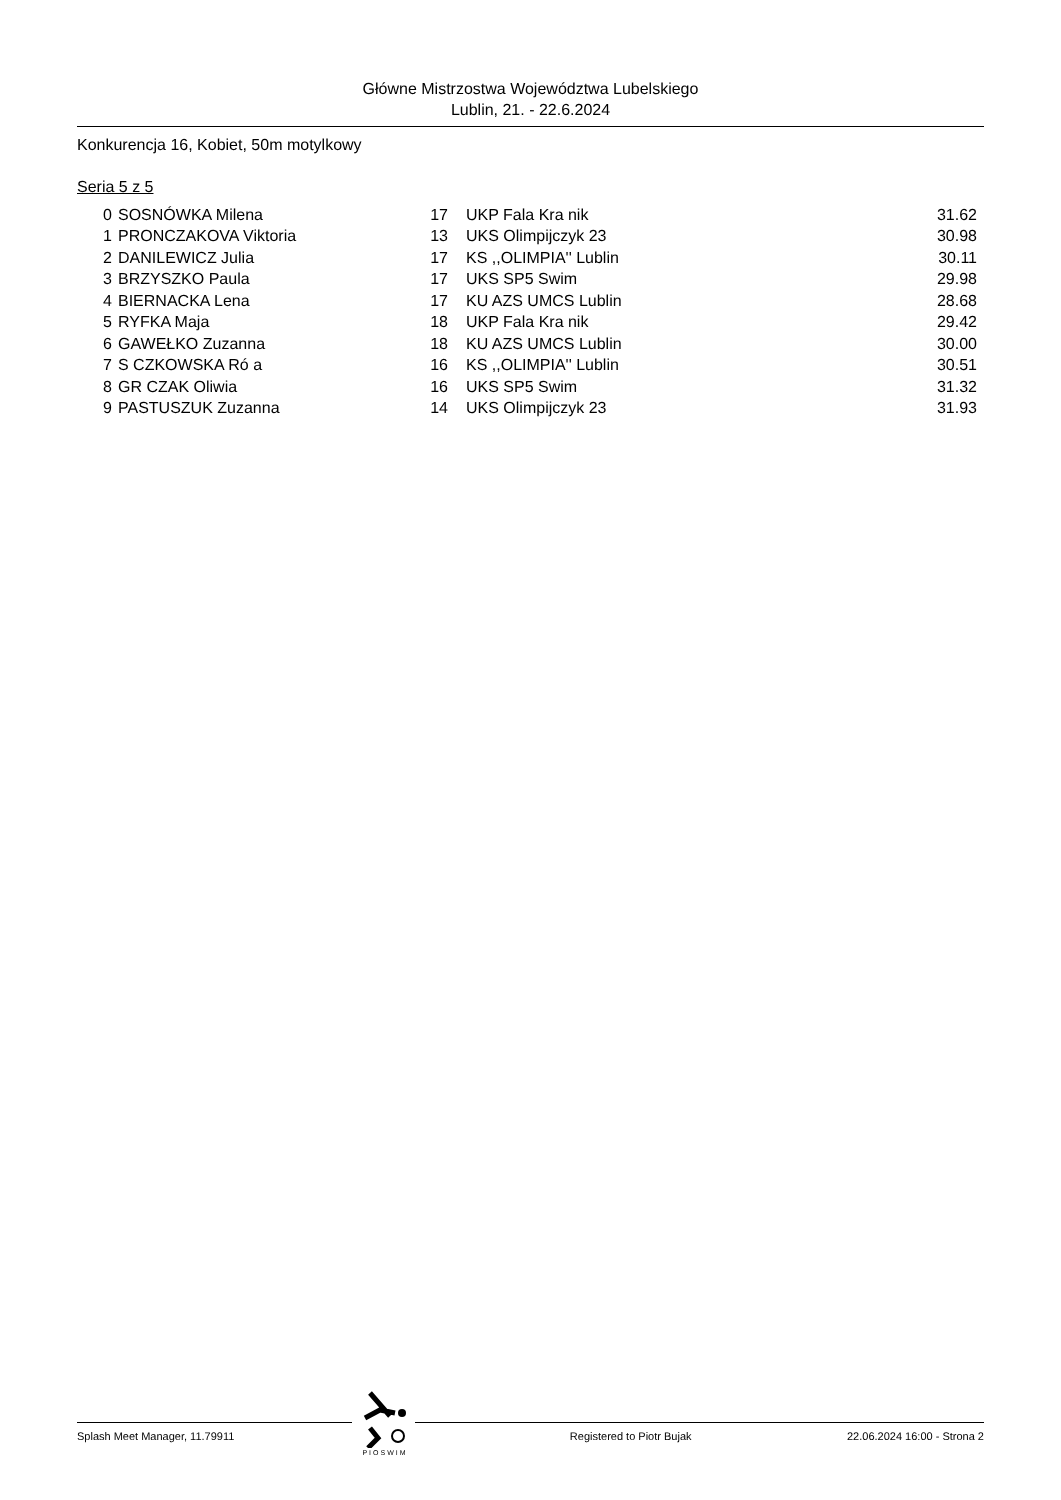Główne Mistrzostwa Województwa Lubelskiego
Lublin, 21. - 22.6.2024
Konkurencja 16, Kobiet, 50m motylkowy
Seria 5 z 5
| 0 | SOSNÓWKA Milena | 17 | UKP Fala Kra nik | 31.62 |
| 1 | PRONCZAKOVA Viktoria | 13 | UKS Olimpijczyk 23 | 30.98 |
| 2 | DANILEWICZ Julia | 17 | KS ,,OLIMPIA'' Lublin | 30.11 |
| 3 | BRZYSZKO Paula | 17 | UKS SP5 Swim | 29.98 |
| 4 | BIERNACKA Lena | 17 | KU AZS UMCS Lublin | 28.68 |
| 5 | RYFKA Maja | 18 | UKP Fala Kra nik | 29.42 |
| 6 | GAWEŁKO Zuzanna | 18 | KU AZS UMCS Lublin | 30.00 |
| 7 | S CZKOWSKA Ró a | 16 | KS ,,OLIMPIA'' Lublin | 30.51 |
| 8 | GR CZAK Oliwia | 16 | UKS SP5 Swim | 31.32 |
| 9 | PASTUSZUK Zuzanna | 14 | UKS Olimpijczyk 23 | 31.93 |
PIOSWIM
Splash Meet Manager, 11.79911 Registered to Piotr Bujak 22.06.2024 16:00 - Strona 2